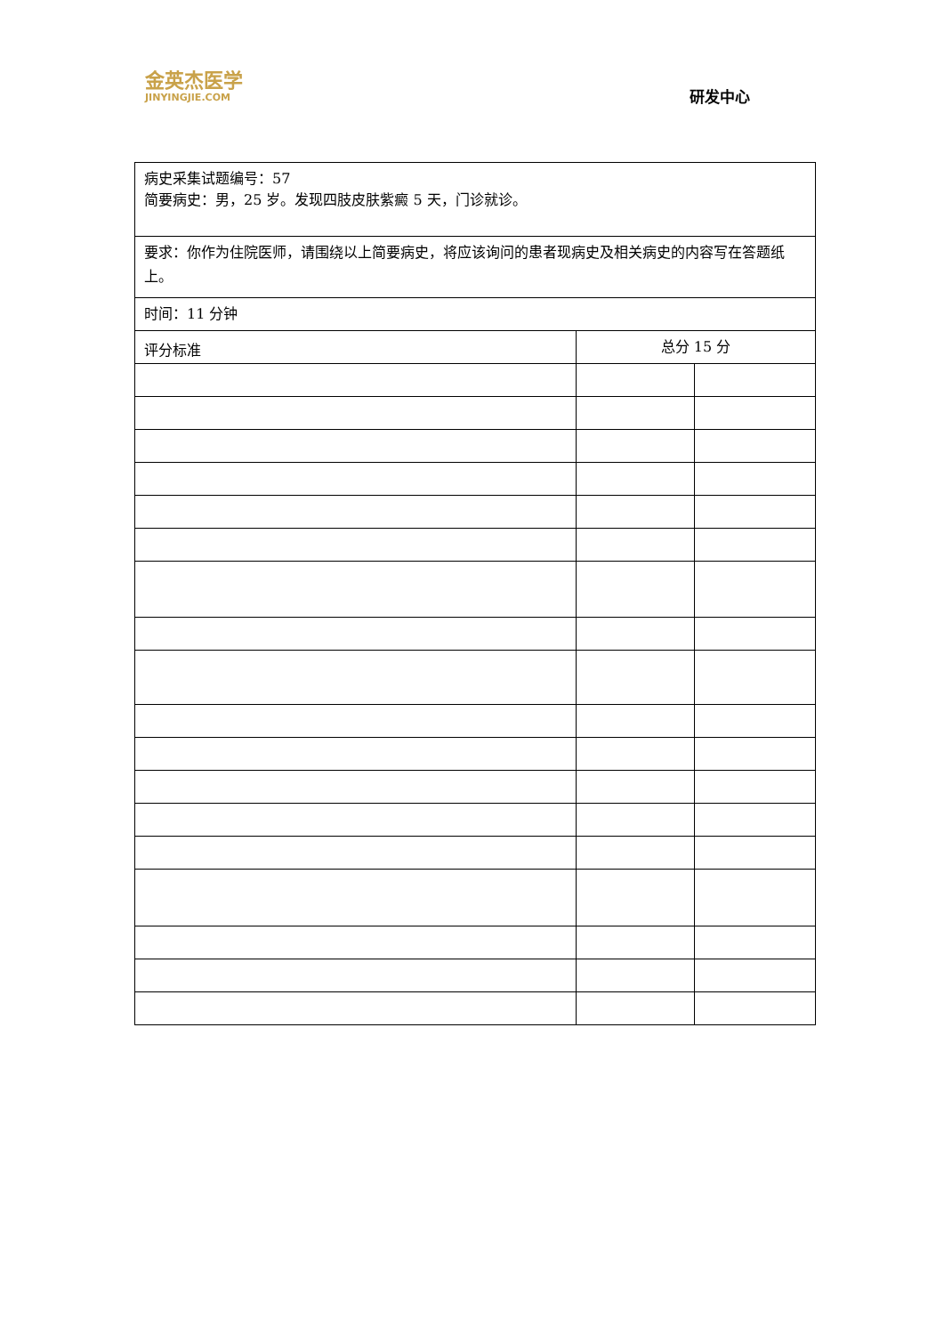金英杰医学
JINYINGJIE.COM
研发中心
| 病史采集试题编号：57 简要病史：男，25 岁。发现四肢皮肤紫癜 5 天，门诊就诊。 | | |
| 要求：你作为住院医师，请围绕以上简要病史，将应该询问的患者现病史及相关病史的内容写在答题纸上。 | | |
| 时间：11 分钟 | | |
| 评分标准 | 总分 15 分 | |